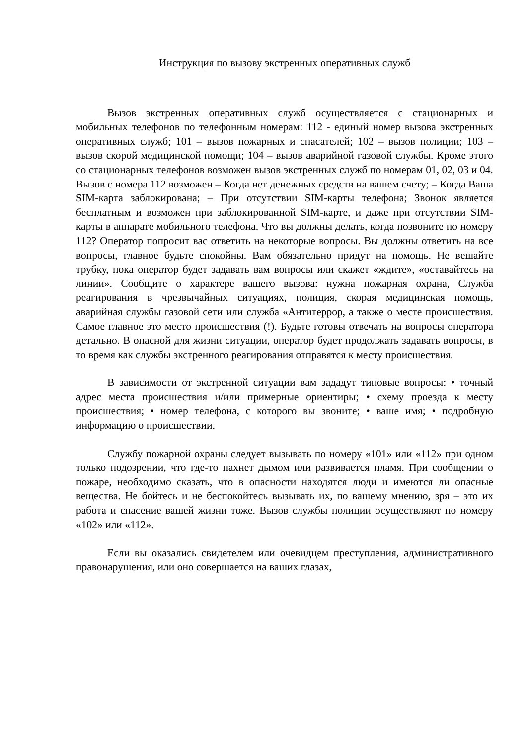Инструкция по вызову экстренных оперативных служб
Вызов экстренных оперативных служб осуществляется с стационарных и мобильных телефонов по телефонным номерам: 112 - единый номер вызова экстренных оперативных служб; 101 – вызов пожарных и спасателей; 102 – вызов полиции; 103 – вызов скорой медицинской помощи; 104 – вызов аварийной газовой службы. Кроме этого со стационарных телефонов возможен вызов экстренных служб по номерам 01, 02, 03 и 04. Вызов с номера 112 возможен – Когда нет денежных средств на вашем счету; – Когда Ваша SIM-карта заблокирована; – При отсутствии SIM-карты телефона; Звонок является бесплатным и возможен при заблокированной SIM-карте, и даже при отсутствии SIM-карты в аппарате мобильного телефона. Что вы должны делать, когда позвоните по номеру 112? Оператор попросит вас ответить на некоторые вопросы. Вы должны ответить на все вопросы, главное будьте спокойны. Вам обязательно придут на помощь. Не вешайте трубку, пока оператор будет задавать вам вопросы или скажет «ждите», «оставайтесь на линии». Сообщите о характере вашего вызова: нужна пожарная охрана, Служба реагирования в чрезвычайных ситуациях, полиция, скорая медицинская помощь, аварийная службы газовой сети или служба «Антитеррор, а также о месте происшествия. Самое главное это место происшествия (!). Будьте готовы отвечать на вопросы оператора детально. В опасной для жизни ситуации, оператор будет продолжать задавать вопросы, в то время как службы экстренного реагирования отправятся к месту происшествия.
В зависимости от экстренной ситуации вам зададут типовые вопросы: • точный адрес места происшествия и/или примерные ориентиры; • схему проезда к месту происшествия; • номер телефона, с которого вы звоните; • ваше имя; • подробную информацию о происшествии.
Службу пожарной охраны следует вызывать по номеру «101» или «112» при одном только подозрении, что где-то пахнет дымом или развивается пламя. При сообщении о пожаре, необходимо сказать, что в опасности находятся люди и имеются ли опасные вещества. Не бойтесь и не беспокойтесь вызывать их, по вашему мнению, зря – это их работа и спасение вашей жизни тоже. Вызов службы полиции осуществляют по номеру «102» или «112».
Если вы оказались свидетелем или очевидцем преступления, административного правонарушения, или оно совершается на ваших глазах,